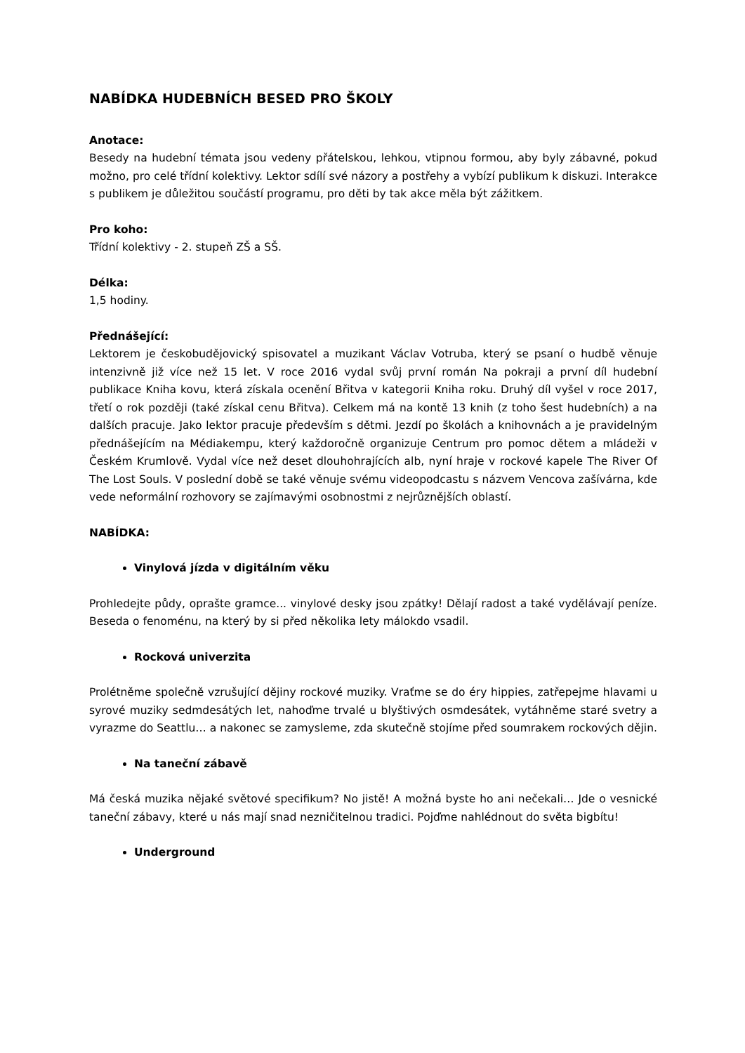NABÍDKA HUDEBNÍCH BESED PRO ŠKOLY
Anotace:
Besedy na hudební témata jsou vedeny přátelskou, lehkou, vtipnou formou, aby byly zábavné, pokud možno, pro celé třídní kolektivy. Lektor sdílí své názory a postřehy a vybízí publikum k diskuzi. Interakce s publikem je důležitou součástí programu, pro děti by tak akce měla být zážitkem.
Pro koho:
Třídní kolektivy - 2. stupeň ZŠ a SŠ.
Délka:
1,5 hodiny.
Přednášející:
Lektorem je českobudějovický spisovatel a muzikant Václav Votruba, který se psaní o hudbě věnuje intenzivně již více než 15 let. V roce 2016 vydal svůj první román Na pokraji a první díl hudební publikace Kniha kovu, která získala ocenění Břitva v kategorii Kniha roku. Druhý díl vyšel v roce 2017, třetí o rok později (také získal cenu Břitva). Celkem má na kontě 13 knih (z toho šest hudebních) a na dalších pracuje. Jako lektor pracuje především s dětmi. Jezdí po školách a knihovnách a je pravidelným přednášejícím na Médiakempu, který každoročně organizuje Centrum pro pomoc dětem a mládeži v Českém Krumlově. Vydal více než deset dlouhohrajících alb, nyní hraje v rockové kapele The River Of The Lost Souls. V poslední době se také věnuje svému videopodcastu s názvem Vencova zašívárna, kde vede neformální rozhovory se zajímavými osobnostmi z nejrůznějších oblastí.
NABÍDKA:
Vinylová jízda v digitálním věku
Prohledejte půdy, oprašte gramce... vinylové desky jsou zpátky! Dělají radost a také vydělávají peníze. Beseda o fenoménu, na který by si před několika lety málokdo vsadil.
Rocková univerzita
Prolétněme společně vzrušující dějiny rockové muziky. Vraťme se do éry hippies, zatřepejme hlavami u syrové muziky sedmdesátých let, nahoďme trvalé u blyštivých osmdesátek, vytáhněme staré svetry a vyrazme do Seattlu… a nakonec se zamysleme, zda skutečně stojíme před soumrakem rockových dějin.
Na taneční zábavě
Má česká muzika nějaké světové specifikum? No jistě! A možná byste ho ani nečekali… Jde o vesnické taneční zábavy, které u nás mají snad nezničitelnou tradici. Pojďme nahlédnout do světa bigbítu!
Underground